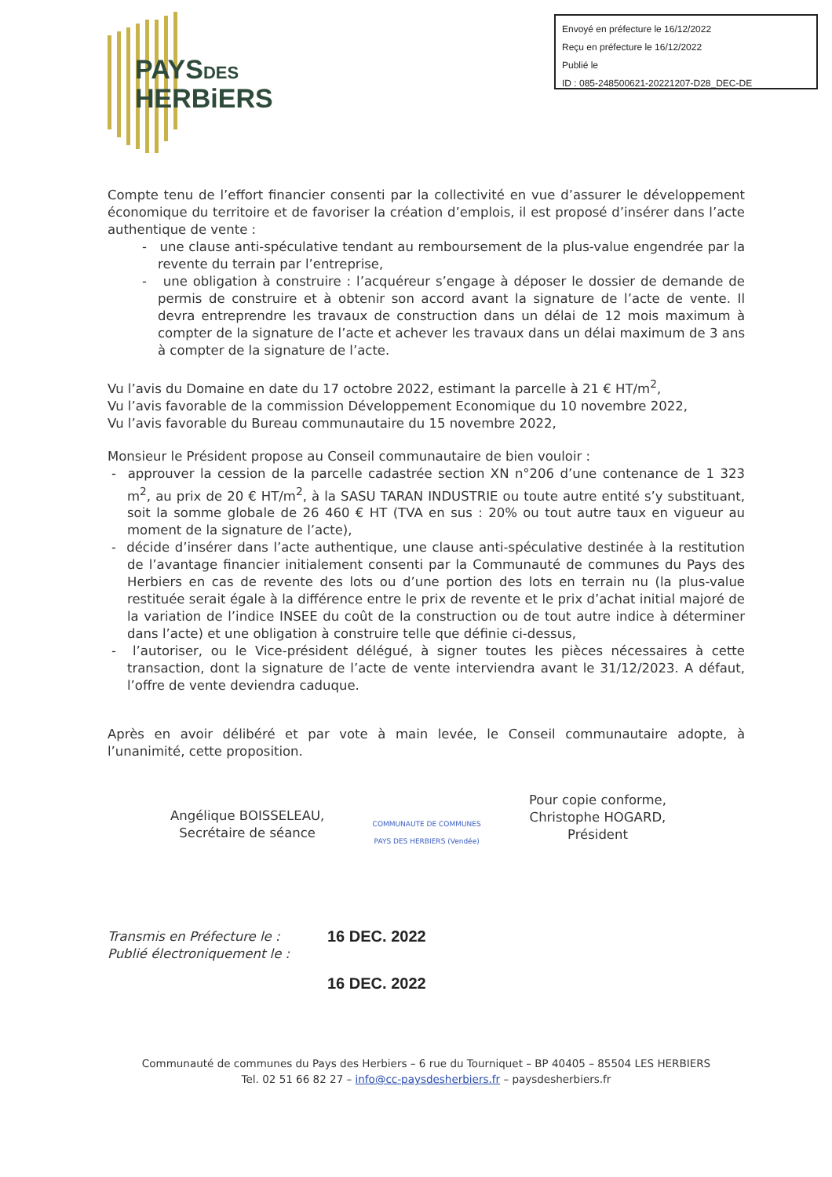PAYSDES
HERBiERS
Envoyé en préfecture le 16/12/2022
Reçu en préfecture le 16/12/2022
Publié le
ID : 085-248500621-20221207-D28_DEC-DE
Compte tenu de l’effort financier consenti par la collectivité en vue d’assurer le développement économique du territoire et de favoriser la création d’emplois, il est proposé d’insérer dans l’acte authentique de vente :
- une clause anti-spéculative tendant au remboursement de la plus-value engendrée par la revente du terrain par l’entreprise,
- une obligation à construire : l’acquéreur s’engage à déposer le dossier de demande de permis de construire et à obtenir son accord avant la signature de l’acte de vente. Il devra entreprendre les travaux de construction dans un délai de 12 mois maximum à compter de la signature de l’acte et achever les travaux dans un délai maximum de 3 ans à compter de la signature de l’acte.
Vu l’avis du Domaine en date du 17 octobre 2022, estimant la parcelle à 21 € HT/m<sup>2</sup>,
Vu l’avis favorable de la commission Développement Economique du 10 novembre 2022,
Vu l’avis favorable du Bureau communautaire du 15 novembre 2022,
Monsieur le Président propose au Conseil communautaire de bien vouloir :
- approuver la cession de la parcelle cadastrée section XN n°206 d’une contenance de 1 323 m<sup>2</sup>, au prix de 20 € HT/m<sup>2</sup>, à la SASU TARAN INDUSTRIE ou toute autre entité s’y substituant, soit la somme globale de 26 460 € HT (TVA en sus : 20% ou tout autre taux en vigueur au moment de la signature de l’acte),
- décide d’insérer dans l’acte authentique, une clause anti-spéculative destinée à la restitution de l’avantage financier initialement consenti par la Communauté de communes du Pays des Herbiers en cas de revente des lots ou d’une portion des lots en terrain nu (la plus-value restituée serait égale à la différence entre le prix de revente et le prix d’achat initial majoré de la variation de l’indice INSEE du coût de la construction ou de tout autre indice à déterminer dans l’acte) et une obligation à construire telle que définie ci-dessus,
- l’autoriser, ou le Vice-président délégué, à signer toutes les pièces nécessaires à cette transaction, dont la signature de l’acte de vente interviendra avant le 31/12/2023. A défaut, l’offre de vente deviendra caduque.
Après en avoir délibéré et par vote à main levée, le Conseil communautaire adopte, à l’unanimité, cette proposition.
Angélique BOISSELEAU,
Secrétaire de séance
COMMUNAUTE DE COMMUNES
PAYS DES HERBIERS (Vendée)
Pour copie conforme,
Christophe HOGARD,
Président
Transmis en Préfecture le :
Publié électroniquement le :
16 DEC. 2022
16 DEC. 2022
Communauté de communes du Pays des Herbiers – 6 rue du Tourniquet – BP 40405 – 85504 LES HERBIERS
Tel. 02 51 66 82 27 – info@cc-paysdesherbiers.fr – paysdesherbiers.fr